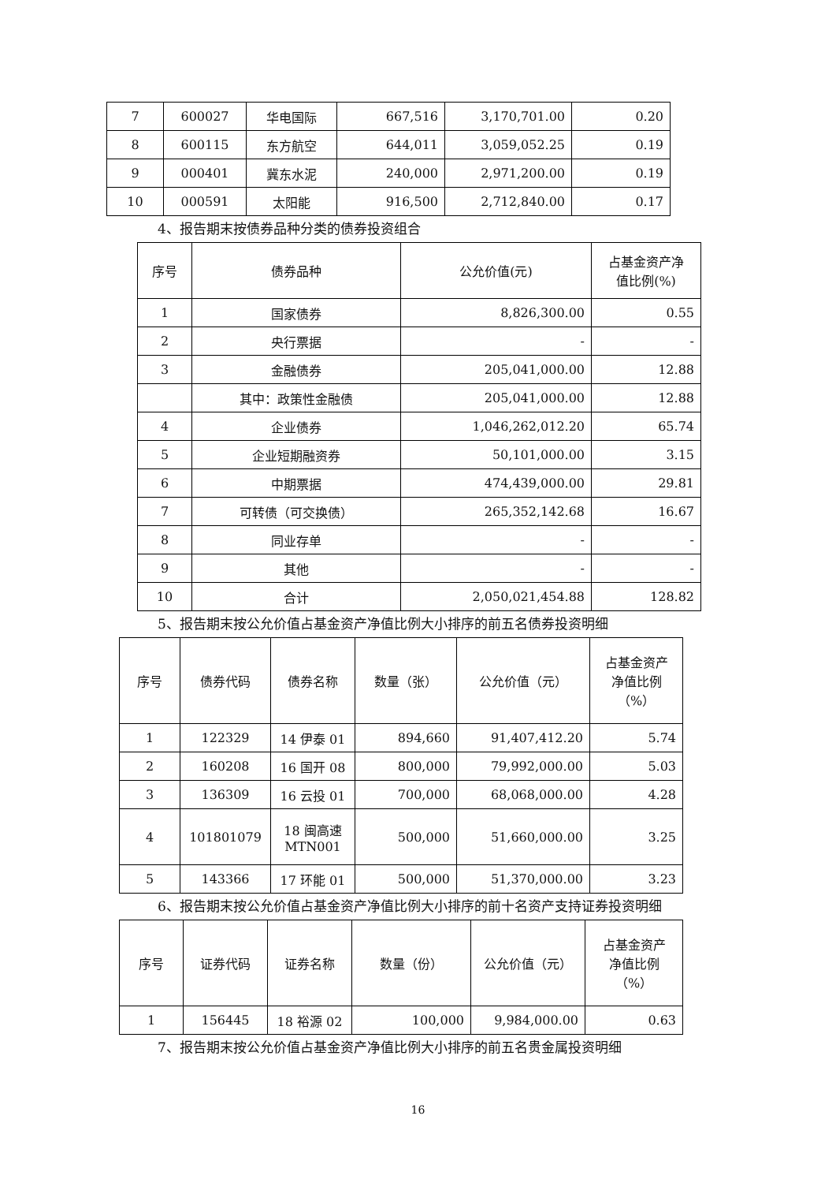| 7 | 600027 | 华电国际 | 667,516 | 3,170,701.00 | 0.20 |
| 8 | 600115 | 东方航空 | 644,011 | 3,059,052.25 | 0.19 |
| 9 | 000401 | 冀东水泥 | 240,000 | 2,971,200.00 | 0.19 |
| 10 | 000591 | 太阳能 | 916,500 | 2,712,840.00 | 0.17 |
4、报告期末按债券品种分类的债券投资组合
| 序号 | 债券品种 | 公允价值(元) | 占基金资产净 值比例(%) |
| --- | --- | --- | --- |
| 1 | 国家债券 | 8,826,300.00 | 0.55 |
| 2 | 央行票据 | - | - |
| 3 | 金融债券 | 205,041,000.00 | 12.88 |
| | 其中：政策性金融债 | 205,041,000.00 | 12.88 |
| 4 | 企业债券 | 1,046,262,012.20 | 65.74 |
| 5 | 企业短期融资券 | 50,101,000.00 | 3.15 |
| 6 | 中期票据 | 474,439,000.00 | 29.81 |
| 7 | 可转债（可交换债） | 265,352,142.68 | 16.67 |
| 8 | 同业存单 | - | - |
| 9 | 其他 | - | - |
| 10 | 合计 | 2,050,021,454.88 | 128.82 |
5、报告期末按公允价值占基金资产净值比例大小排序的前五名债券投资明细
| 序号 | 债券代码 | 债券名称 | 数量（张） | 公允价值（元） | 占基金资产 净值比例 （%） |
| --- | --- | --- | --- | --- | --- |
| 1 | 122329 | 14 伊泰 01 | 894,660 | 91,407,412.20 | 5.74 |
| 2 | 160208 | 16 国开 08 | 800,000 | 79,992,000.00 | 5.03 |
| 3 | 136309 | 16 云投 01 | 700,000 | 68,068,000.00 | 4.28 |
| 4 | 101801079 | 18 闽高速 MTN001 | 500,000 | 51,660,000.00 | 3.25 |
| 5 | 143366 | 17 环能 01 | 500,000 | 51,370,000.00 | 3.23 |
6、报告期末按公允价值占基金资产净值比例大小排序的前十名资产支持证券投资明细
| 序号 | 证券代码 | 证券名称 | 数量（份） | 公允价值（元） | 占基金资产 净值比例 （%） |
| --- | --- | --- | --- | --- | --- |
| 1 | 156445 | 18 裕源 02 | 100,000 | 9,984,000.00 | 0.63 |
7、报告期末按公允价值占基金资产净值比例大小排序的前五名贵金属投资明细
16